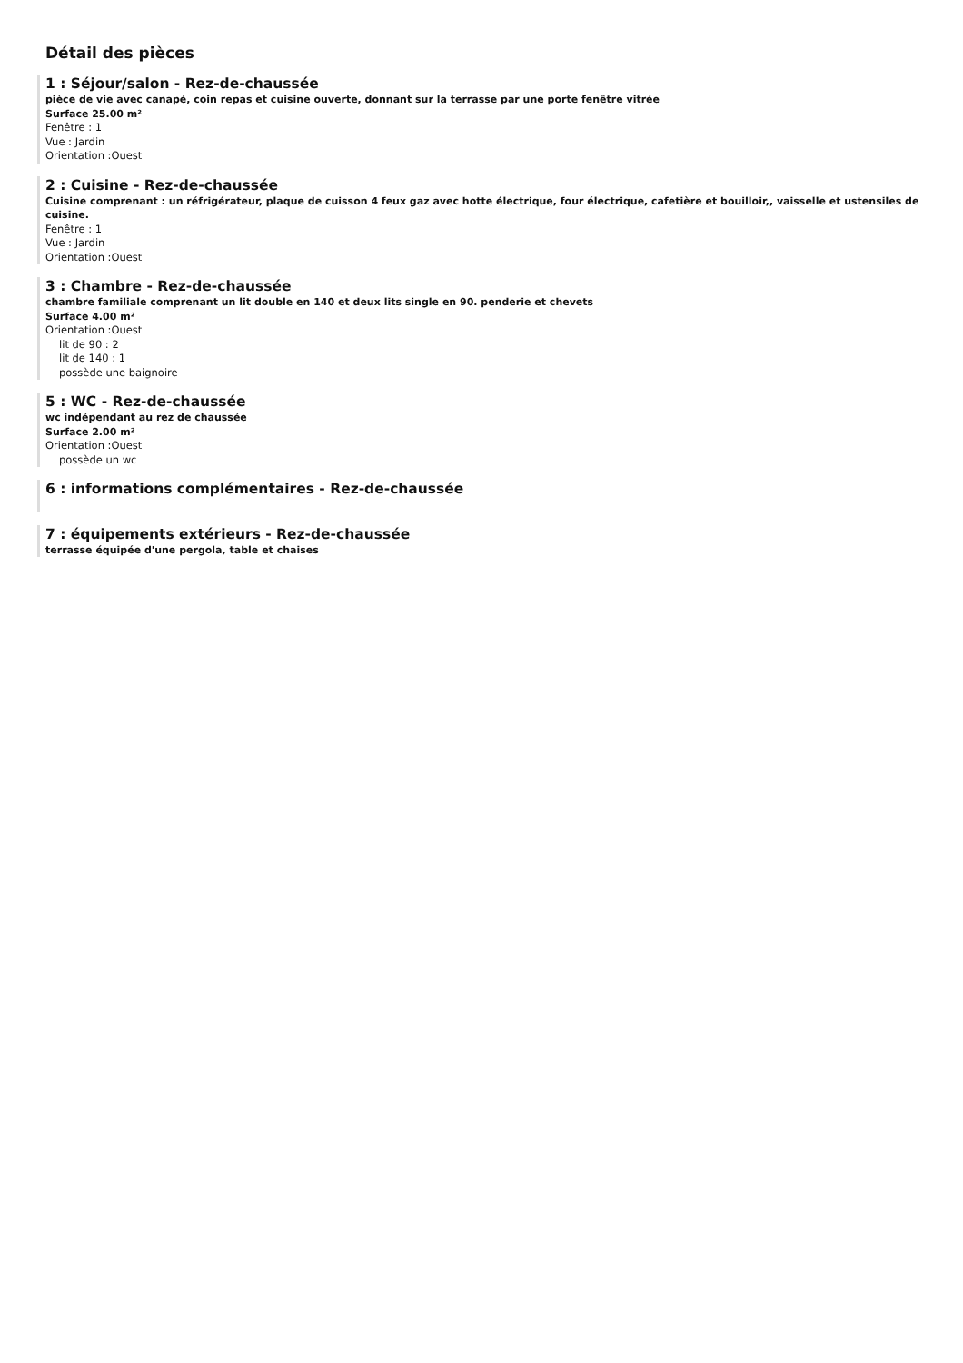Détail des pièces
1 : Séjour/salon - Rez-de-chaussée
pièce de vie avec canapé, coin repas et cuisine ouverte, donnant sur la terrasse par une porte fenêtre vitrée
Surface 25.00 m²
Fenêtre : 1
Vue : Jardin
Orientation :Ouest
2 : Cuisine - Rez-de-chaussée
Cuisine comprenant : un réfrigérateur, plaque de cuisson 4 feux gaz avec hotte électrique, four électrique, cafetière et bouilloir,, vaisselle et ustensiles de cuisine.
Fenêtre : 1
Vue : Jardin
Orientation :Ouest
3 : Chambre - Rez-de-chaussée
chambre familiale comprenant un lit double en 140 et deux lits single en 90. penderie et chevets
Surface 4.00 m²
Orientation :Ouest
lit de 90 : 2
lit de 140 : 1
possède une baignoire
5 : WC - Rez-de-chaussée
wc indépendant au rez de chaussée
Surface 2.00 m²
Orientation :Ouest
possède un wc
6 : informations complémentaires - Rez-de-chaussée
7 : équipements extérieurs - Rez-de-chaussée
terrasse équipée d'une pergola, table et chaises